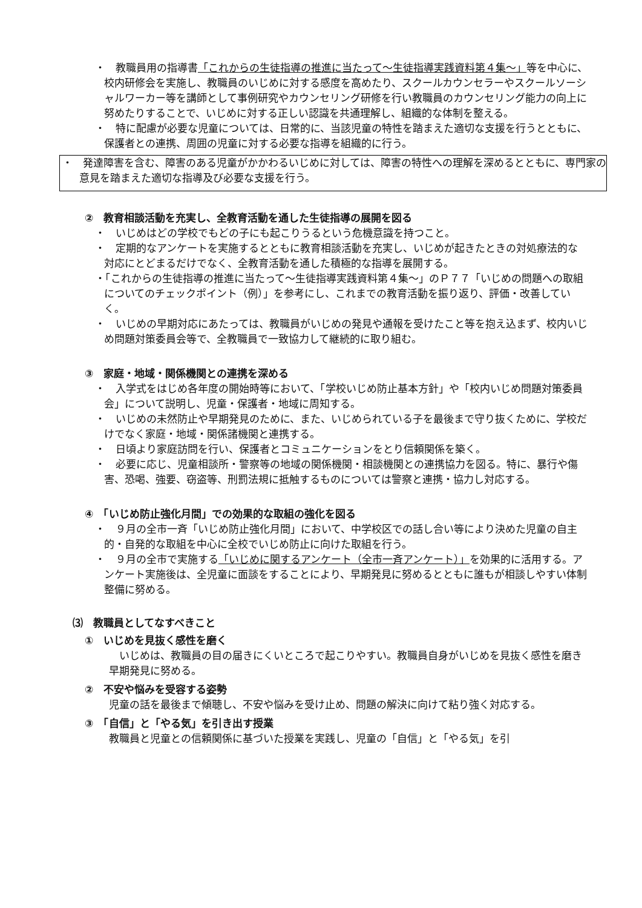・　教職員用の指導書「これからの生徒指導の推進に当たって～生徒指導実践資料第４集～」等を中心に、校内研修会を実施し、教職員のいじめに対する感度を高めたり、スクールカウンセラーやスクールソーシャルワーカー等を講師として事例研究やカウンセリング研修を行い教職員のカウンセリング能力の向上に努めたりすることで、いじめに対する正しい認識を共通理解し、組織的な体制を整える。
・　特に配慮が必要な児童については、日常的に、当該児童の特性を踏まえた適切な支援を行うとともに、保護者との連携、周囲の児童に対する必要な指導を組織的に行う。
・　発達障害を含む、障害のある児童がかかわるいじめに対しては、障害の特性への理解を深めるとともに、専門家の意見を踏まえた適切な指導及び必要な支援を行う。
②　教育相談活動を充実し、全教育活動を通した生徒指導の展開を図る
・　いじめはどの学校でもどの子にも起こりうるという危機意識を持つこと。
・　定期的なアンケートを実施するとともに教育相談活動を充実し、いじめが起きたときの対処療法的な対応にとどまるだけでなく、全教育活動を通した積極的な指導を展開する。
・「これからの生徒指導の推進に当たって～生徒指導実践資料第４集～」のＰ７７「いじめの問題への取組についてのチェックポイント（例）」を参考にし、これまでの教育活動を振り返り、評価・改善していく。
・　いじめの早期対応にあたっては、教職員がいじめの発見や通報を受けたこと等を抱え込まず、校内いじめ問題対策委員会等で、全教職員で一致協力して継続的に取り組む。
③　家庭・地域・関係機関との連携を深める
・　入学式をはじめ各年度の開始時等において、「学校いじめ防止基本方針」や「校内いじめ問題対策委員会」について説明し、児童・保護者・地域に周知する。
・　いじめの未然防止や早期発見のために、また、いじめられている子を最後まで守り抜くために、学校だけでなく家庭・地域・関係諸機関と連携する。
・　日頃より家庭訪問を行い、保護者とコミュニケーションをとり信頼関係を築く。
・　必要に応じ、児童相談所・警察等の地域の関係機関・相談機関との連携協力を図る。特に、暴行や傷害、恐喝、強要、窃盗等、刑罰法規に抵触するものについては警察と連携・協力し対応する。
④　「いじめ防止強化月間」での効果的な取組の強化を図る
・　９月の全市一斉「いじめ防止強化月間」において、中学校区での話し合い等により決めた児童の自主的・自発的な取組を中心に全校でいじめ防止に向けた取組を行う。
・　９月の全市で実施する「いじめに関するアンケート（全市一斉アンケート）」を効果的に活用する。アンケート実施後は、全児童に面談をすることにより、早期発見に努めるとともに誰もが相談しやすい体制整備に努める。
⑶　教職員としてなすべきこと
①　いじめを見抜く感性を磨く
　いじめは、教職員の目の届きにくいところで起こりやすい。教職員自身がいじめを見抜く感性を磨き早期発見に努める。
②　不安や悩みを受容する姿勢
児童の話を最後まで傾聴し、不安や悩みを受け止め、問題の解決に向けて粘り強く対応する。
③　「自信」と「やる気」を引き出す授業
教職員と児童との信頼関係に基づいた授業を実践し、児童の「自信」と「やる気」を引